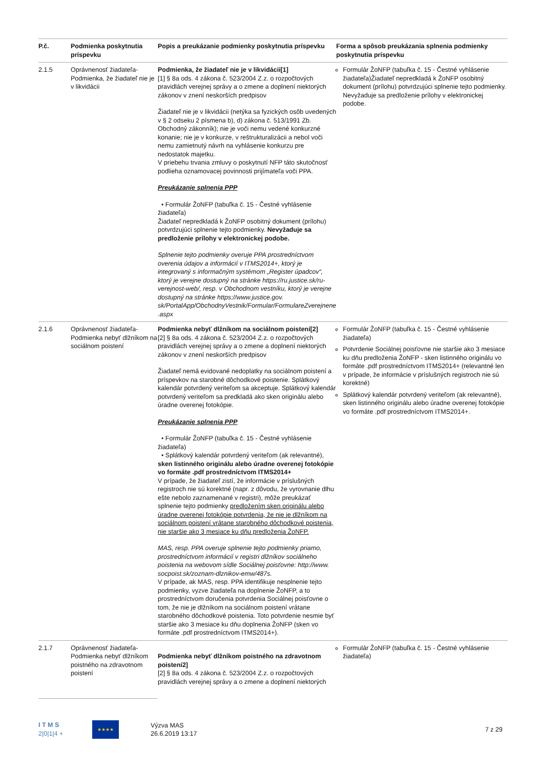| P.č. | Podmienka poskytnutia príspevku | Popis a preukázanie podmienky poskytnutia príspevku | Forma a spôsob preukázania splnenia podmienky poskytnutia príspevku |
| --- | --- | --- | --- |
| 2.1.5 | Oprávnenosť žiadateľa-Podmienka, že žiadateľ nie je v likvidácii | Podmienka, že žiadateľ nie je v likvidácii[1] [1] § 8a ods. 4 zákona č. 523/2004 Z.z. o rozpočtových pravidlách verejnej správy a o zmene a doplnení niektorých zákonov v znení neskorších predpisov Žiadateľ nie je v likvidácii (netýka sa fyzických osôb uvedených v § 2 odseku 2 písmena b), d) zákona č. 513/1991 Zb. Obchodný zákonník); nie je voči nemu vedené konkurzné konanie; nie je v konkurze, v reštrukturalizácii a nebol voči nemu zamietnutý návrh na vyhlásenie konkurzu pre nedostatok majetku. V priebehu trvania zmluvy o poskytnutí NFP táto skutočnosť podlieha oznamovacej povinnosti prijímateľa voči PPA. Preukázanie splnenia PPP • Formulár ŽoNFP (tabuľka č. 15 - Čestné vyhlásenie žiadateľa) Žiadateľ nepredkladá k ŽoNFP osobitný dokument (prílohu) potvrdzujúci splnenie tejto podmienky. Nevyžaduje sa predloženie prílohy v elektronickej podobe. Splnenie tejto podmienky overuje PPA prostredníctvom overenia údajov a informácií v ITMS2014+, ktorý je integrovaný s informačným systémom „Register úpadcov“, ktorý je verejne dostupný na stránke https://ru.justice.sk/ru-verejnost-web/, resp. v Obchodnom vestníku, ktorý je verejne dostupný na stránke https://www.justice.gov. sk/PortalApp/ObchodnyVestnik/Formular/FormulareZverejnene .aspx | Formulár ŽoNFP (tabuľka č. 15 - Čestné vyhlásenie žiadateľa)Žiadateľ nepredkladá k ŽoNFP osobitný dokument (prílohu) potvrdzujúci splnenie tejto podmienky. Nevyžaduje sa predloženie prílohy v elektronickej podobe. |
| 2.1.6 | Oprávnenosť žiadateľa-Podmienka nebyť dlžníkom na sociálnom poistení | Podmienka nebyť dlžníkom na sociálnom poistení[2] [2] § 8a ods. 4 zákona č. 523/2004 Z.z. o rozpočtových pravidlách verejnej správy a o zmene a doplnení niektorých zákonov v znení neskorších predpisov Žiadateľ nemá evidované nedoplatky na sociálnom poistení a príspevkov na starobné dôchodkové poistenie. Splátkový kalendár potvrdený veriteľom sa akceptuje. Splátkový kalendár potvrdený veriteľom sa predkladá ako sken originálu alebo úradne overenej fotokópie. Preukázanie splnenia PPP • Formulár ŽoNFP (tabuľka č. 15 - Čestné vyhlásenie žiadateľa) • Splátkový kalendár potvrdený veriteľom (ak relevantné), sken listinného originálu alebo úradne overenej fotokópie vo formáte .pdf prostredníctvom ITMS2014+ V prípade, že žiadateľ zistí, že informácie v príslušných registroch nie sú korektné (napr. z dôvodu, že vyrovnanie dlhu ešte nebolo zaznamenané v registri), môže preukázať splnenie tejto podmienky predložením sken originálu alebo úradne overenej fotokópie potvrdenia, že nie je dlžníkom na sociálnom poistení vrátane starobného dôchodkové poistenia, nie staršie ako 3 mesiace ku dňu predloženia ŽoNFP. MAS, resp. PPA overuje splnenie tejto podmienky priamo, prostredníctvom informácií v registri dlžníkov sociálneho poistenia na webovom sídle Sociálnej poisťovne: http://www. socpoist.sk/zoznam-dlznikov-emw/487s. V prípade, ak MAS, resp. PPA identifikuje nesplnenie tejto podmienky, vyzve žiadateľa na doplnenie ŽoNFP, a to prostredníctvom doručenia potvrdenia Sociálnej poisťovne o tom, že nie je dlžníkom na sociálnom poistení vrátane starobného dôchodkové poistenia. Toto potvrdenie nesmie byť staršie ako 3 mesiace ku dňu doplnenia ŽoNFP (sken vo formáte .pdf prostredníctvom ITMS2014+). | Formulár ŽoNFP (tabuľka č. 15 - Čestné vyhlásenie žiadateľa) Potvrdenie Sociálnej poisťovne nie staršie ako 3 mesiace ku dňu predloženia ŽoNFP - sken listinného originálu vo formáte .pdf prostredníctvom ITMS2014+ (relevantné len v prípade, že informácie v príslušných registroch nie sú korektné) Splátkový kalendár potvrdený veriteľom (ak relevantné), sken listinného originálu alebo úradne overenej fotokópie vo formáte .pdf prostredníctvom ITMS2014+. |
| 2.1.7 | Oprávnenosť žiadateľa-Podmienka nebyť dlžníkom poistného na zdravotnom poistení | Podmienka nebyť dlžníkom poistného na zdravotnom poistení2] [2] § 8a ods. 4 zákona č. 523/2004 Z.z. o rozpočtových pravidlách verejnej správy a o zmene a doplnení niektorých | Formulár ŽoNFP (tabuľka č. 15 - Čestné vyhlásenie žiadateľa) |
I T M S
2|0|1|4 +
★★★★
Výzva MAS
26.6.2019 13:17
7 z 29